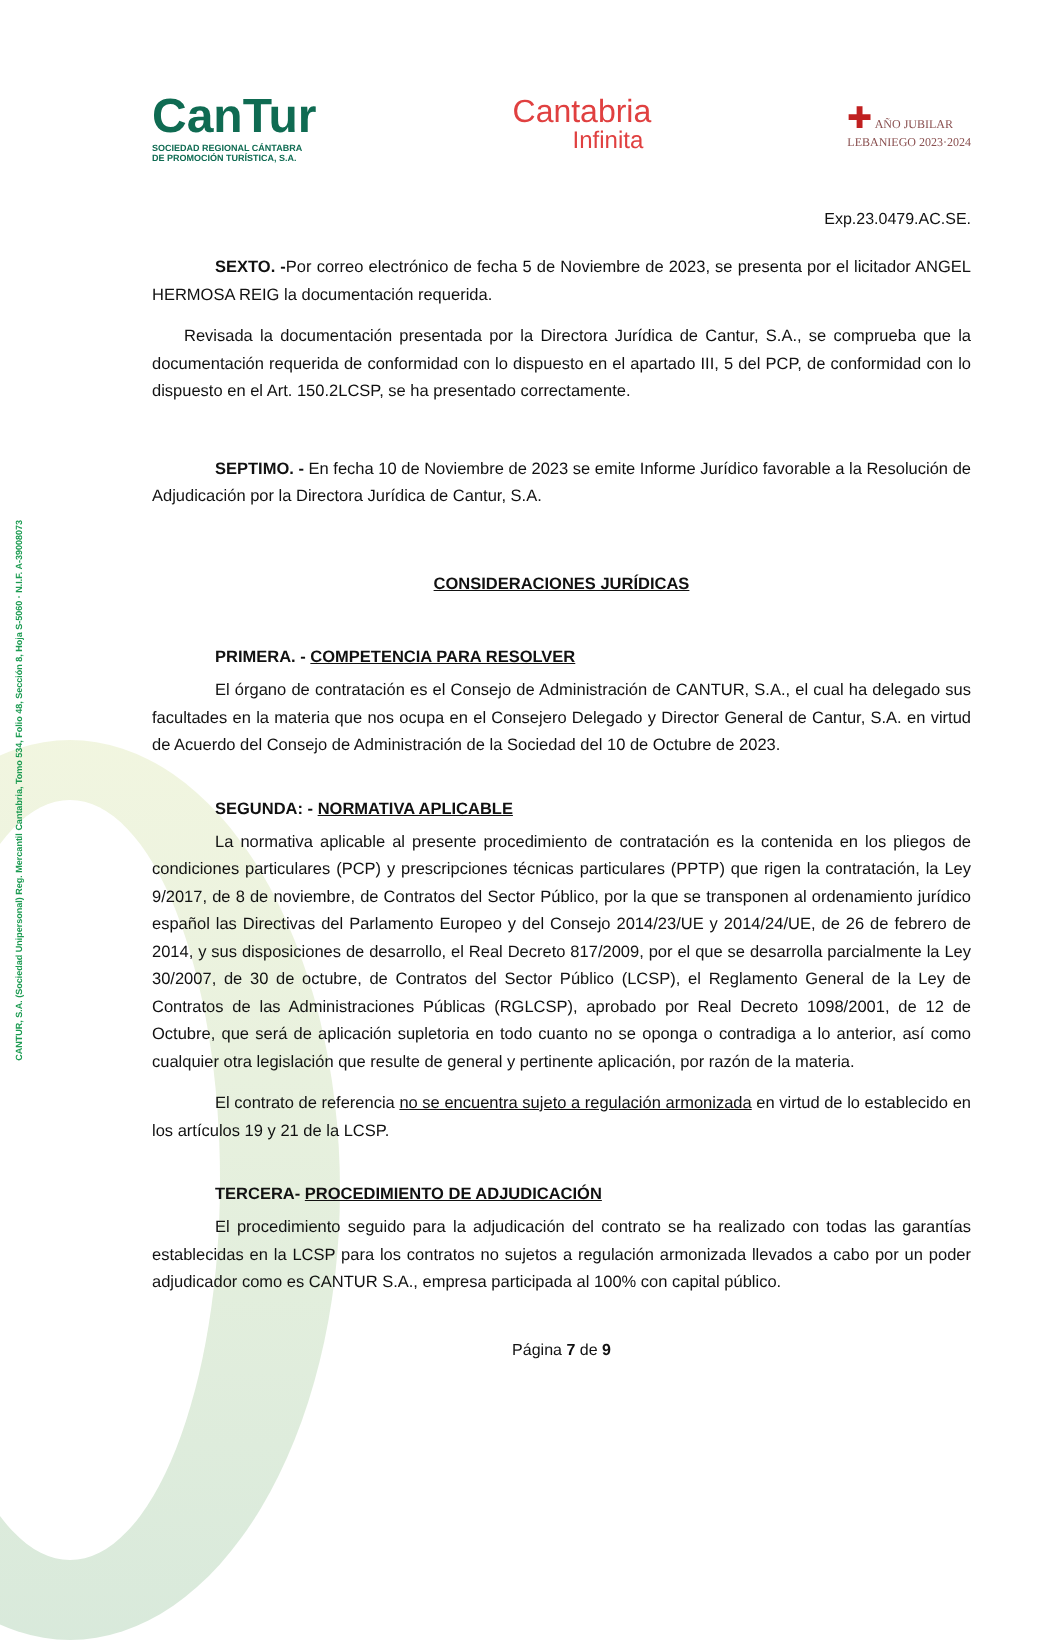CANTUR, S.A. (Sociedad Unipersonal) Reg. Mercantil Cantabria, Tomo 534, Folio 48, Sección 8, Hoja S-5060 · N.I.F. A-39008073
CanTur
SOCIEDAD REGIONAL CÁNTABRA
DE PROMOCIÓN TURÍSTICA, S.A.
Cantabria
Infinita
✚ AÑO JUBILAR
LEBANIEGO 2023·2024
Exp.23.0479.AC.SE.
SEXTO. -Por correo electrónico de fecha 5 de Noviembre de 2023, se presenta por el licitador ANGEL HERMOSA REIG la documentación requerida.
Revisada la documentación presentada por la Directora Jurídica de Cantur, S.A., se comprueba que la documentación requerida de conformidad con lo dispuesto en el apartado III, 5 del PCP, de conformidad con lo dispuesto en el Art. 150.2LCSP, se ha presentado correctamente.
SEPTIMO. - En fecha 10 de Noviembre de 2023 se emite Informe Jurídico favorable a la Resolución de Adjudicación por la Directora Jurídica de Cantur, S.A.
CONSIDERACIONES JURÍDICAS
PRIMERA. - COMPETENCIA PARA RESOLVER
El órgano de contratación es el Consejo de Administración de CANTUR, S.A., el cual ha delegado sus facultades en la materia que nos ocupa en el Consejero Delegado y Director General de Cantur, S.A. en virtud de Acuerdo del Consejo de Administración de la Sociedad del 10 de Octubre de 2023.
SEGUNDA: - NORMATIVA APLICABLE
La normativa aplicable al presente procedimiento de contratación es la contenida en los pliegos de condiciones particulares (PCP) y prescripciones técnicas particulares (PPTP) que rigen la contratación, la Ley 9/2017, de 8 de noviembre, de Contratos del Sector Público, por la que se transponen al ordenamiento jurídico español las Directivas del Parlamento Europeo y del Consejo 2014/23/UE y 2014/24/UE, de 26 de febrero de 2014, y sus disposiciones de desarrollo, el Real Decreto 817/2009, por el que se desarrolla parcialmente la Ley 30/2007, de 30 de octubre, de Contratos del Sector Público (LCSP), el Reglamento General de la Ley de Contratos de las Administraciones Públicas (RGLCSP), aprobado por Real Decreto 1098/2001, de 12 de Octubre, que será de aplicación supletoria en todo cuanto no se oponga o contradiga a lo anterior, así como cualquier otra legislación que resulte de general y pertinente aplicación, por razón de la materia.
El contrato de referencia no se encuentra sujeto a regulación armonizada en virtud de lo establecido en los artículos 19 y 21 de la LCSP.
TERCERA- PROCEDIMIENTO DE ADJUDICACIÓN
El procedimiento seguido para la adjudicación del contrato se ha realizado con todas las garantías establecidas en la LCSP para los contratos no sujetos a regulación armonizada llevados a cabo por un poder adjudicador como es CANTUR S.A., empresa participada al 100% con capital público.
Página 7 de 9